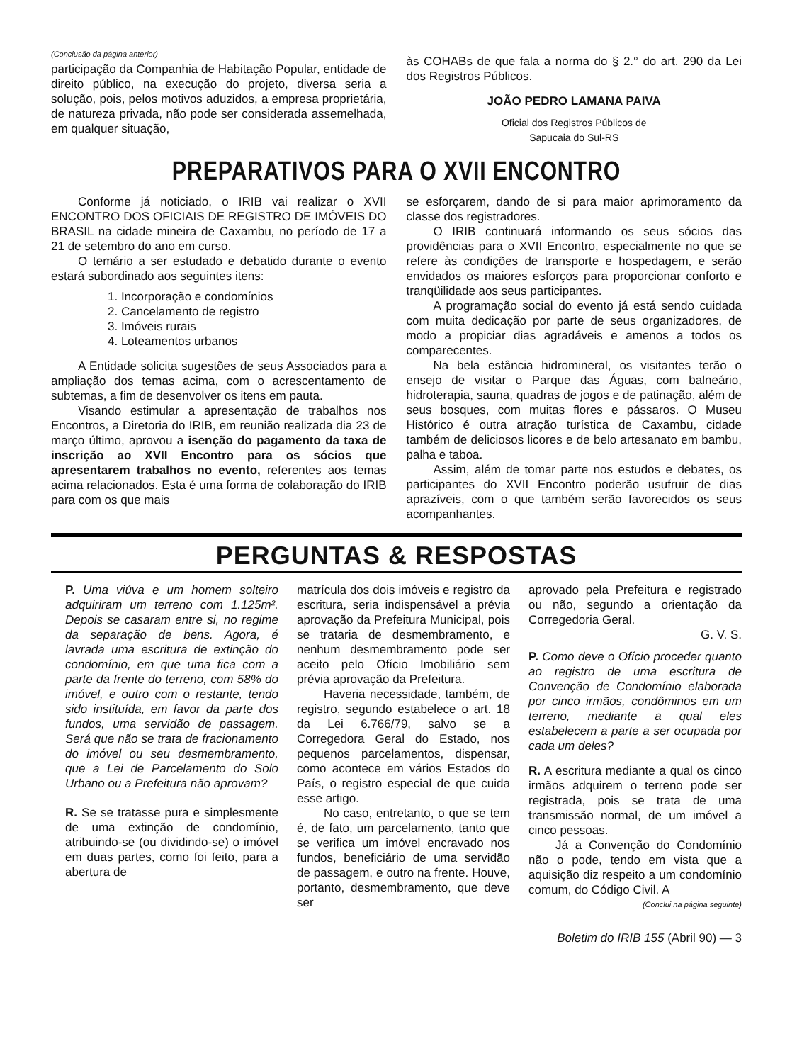(Conclusão da página anterior)
participação da Companhia de Habitação Popular, entidade de direito público, na execução do projeto, diversa seria a solução, pois, pelos motivos aduzidos, a empresa proprietária, de natureza privada, não pode ser considerada assemelhada, em qualquer situação,
às COHABs de que fala a norma do § 2.° do art. 290 da Lei dos Registros Públicos.
JOÃO PEDRO LAMANA PAIVA
Oficial dos Registros Públicos de
Sapucaia do Sul-RS
PREPARATIVOS PARA O XVII ENCONTRO
Conforme já noticiado, o IRIB vai realizar o XVII ENCONTRO DOS OFICIAIS DE REGISTRO DE IMÓVEIS DO BRASIL na cidade mineira de Caxambu, no período de 17 a 21 de setembro do ano em curso.
O temário a ser estudado e debatido durante o evento estará subordinado aos seguintes itens:
1. Incorporação e condomínios
2. Cancelamento de registro
3. Imóveis rurais
4. Loteamentos urbanos
A Entidade solicita sugestões de seus Associados para a ampliação dos temas acima, com o acrescentamento de subtemas, a fim de desenvolver os itens em pauta.
Visando estimular a apresentação de trabalhos nos Encontros, a Diretoria do IRIB, em reunião realizada dia 23 de março último, aprovou a isenção do pagamento da taxa de inscrição ao XVII Encontro para os sócios que apresentarem trabalhos no evento, referentes aos temas acima relacionados. Esta é uma forma de colaboração do IRIB para com os que mais
se esforçarem, dando de si para maior aprimoramento da classe dos registradores.
O IRIB continuará informando os seus sócios das providências para o XVII Encontro, especialmente no que se refere às condições de transporte e hospedagem, e serão envidados os maiores esforços para proporcionar conforto e tranqüilidade aos seus participantes.
A programação social do evento já está sendo cuidada com muita dedicação por parte de seus organizadores, de modo a propiciar dias agradáveis e amenos a todos os comparecentes.
Na bela estância hidromineral, os visitantes terão o ensejo de visitar o Parque das Águas, com balneário, hidroterapia, sauna, quadras de jogos e de patinação, além de seus bosques, com muitas flores e pássaros. O Museu Histórico é outra atração turística de Caxambu, cidade também de deliciosos licores e de belo artesanato em bambu, palha e taboa.
Assim, além de tomar parte nos estudos e debates, os participantes do XVII Encontro poderão usufruir de dias aprazíveis, com o que também serão favorecidos os seus acompanhantes.
PERGUNTAS & RESPOSTAS
P. Uma viúva e um homem solteiro adquiriram um terreno com 1.125m². Depois se casaram entre si, no regime da separação de bens. Agora, é lavrada uma escritura de extinção do condomínio, em que uma fica com a parte da frente do terreno, com 58% do imóvel, e outro com o restante, tendo sido instituída, em favor da parte dos fundos, uma servidão de passagem. Será que não se trata de fracionamento do imóvel ou seu desmembramento, que a Lei de Parcelamento do Solo Urbano ou a Prefeitura não aprovam?
R. Se se tratasse pura e simplesmente de uma extinção de condomínio, atribuindo-se (ou dividindo-se) o imóvel em duas partes, como foi feito, para a abertura de
matrícula dos dois imóveis e registro da escritura, seria indispensável a prévia aprovação da Prefeitura Municipal, pois se trataria de desmembramento, e nenhum desmembramento pode ser aceito pelo Ofício Imobiliário sem prévia aprovação da Prefeitura.
Haveria necessidade, também, de registro, segundo estabelece o art. 18 da Lei 6.766/79, salvo se a Corregedora Geral do Estado, nos pequenos parcelamentos, dispensar, como acontece em vários Estados do País, o registro especial de que cuida esse artigo.
No caso, entretanto, o que se tem é, de fato, um parcelamento, tanto que se verifica um imóvel encravado nos fundos, beneficiário de uma servidão de passagem, e outro na frente. Houve, portanto, desmembramento, que deve ser
aprovado pela Prefeitura e registrado ou não, segundo a orientação da Corregedoria Geral.
G. V. S.
P. Como deve o Ofício proceder quanto ao registro de uma escritura de Convenção de Condomínio elaborada por cinco irmãos, condôminos em um terreno, mediante a qual eles estabelecem a parte a ser ocupada por cada um deles?
R. A escritura mediante a qual os cinco irmãos adquirem o terreno pode ser registrada, pois se trata de uma transmissão normal, de um imóvel a cinco pessoas.
Já a Convenção do Condomínio não o pode, tendo em vista que a aquisição diz respeito a um condomínio comum, do Código Civil. A
(Conclui na página seguinte)
Boletim do IRIB 155 (Abril 90) — 3